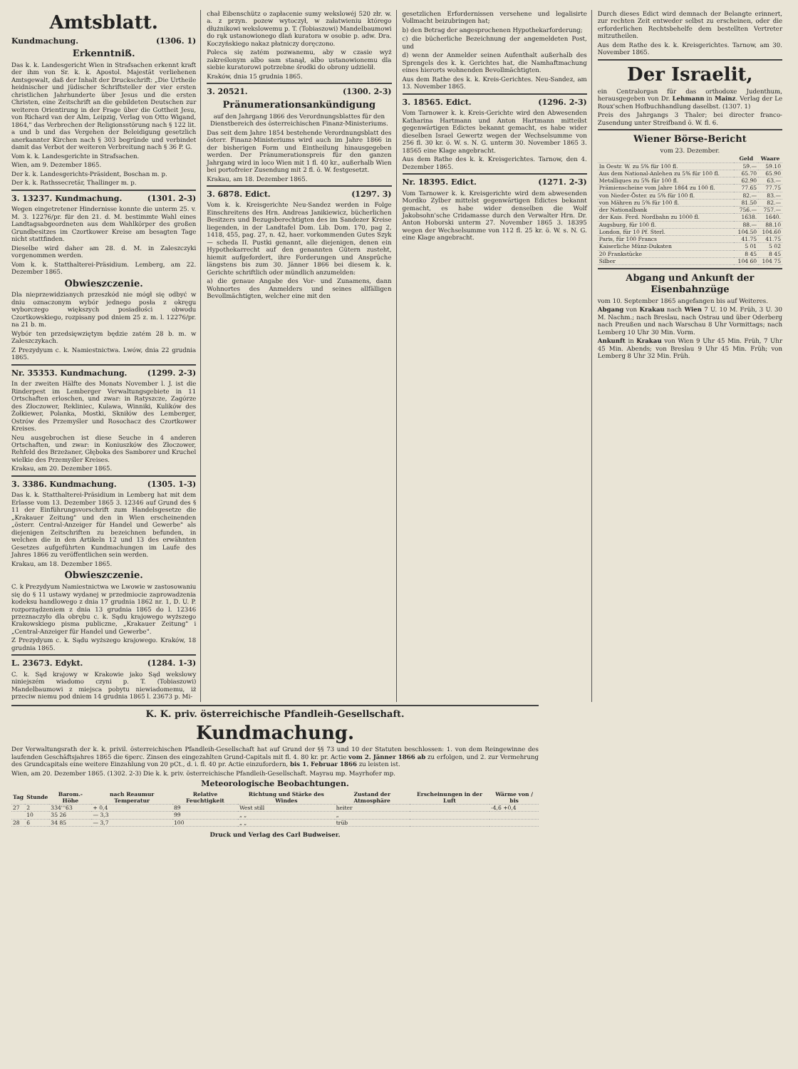Amtsblatt.
Kundmachung. (1306. 1)
Erkenntniß.
Das k. k. Landesgericht Wien in Strafsachen erkennt kraft der ihm von Sr. k. k. Apostol. Majestät verliehenen Amtsgewalt, daß der Inhalt der Druckschrift: „Die Urtheile heidnischer und jüdischer Schriftsteller der vier ersten christlichen Jahrhunderte über Jesus und die ersten Christen, eine Zeitschrift an die gebildeten Deutschen zur weiteren Orientirung in der Frage über die Gottheit Jesu, von Richard van der Alm, Leipzig, Verlag von Otto Wigand, 1864," das Verbrechen der Religionsstörung nach § 122 lit. a und b und das Vergehen der Beleidigung gesetzlich anerkannter Kirchen nach § 303 begründe und verbindet damit das Verbot der weiteren Verbreitung nach § 36 P. G.
Vom k. k. Landesgerichte in Strafsachen.
Wien, am 9. Dezember 1865.
Der k. k. Landesgerichts-Präsident, Boschan m. p.
Der k. k. Rathssecretär, Thallinger m. p.
3. 13237. Kundmachung. (1301. 2-3)
Wegen eingetretener Hindernisse konnte die unterm 25. v. M. 3. 12276/pr. für den 21. d. M. bestimmte Wahl eines Landtagsabgeordneten aus dem Wahlkörper des großen Grundbesitzes im Czortkower Kreise am besagten Tage nicht stattfinden.
Dieselbe wird daher am 28. d. M. in Zaleszczyki vorgenommen werden.
Vom k. k. Statthalterei-Präsidium. Lemberg, am 22. Dezember 1865.
Obwieszczenie.
Dla nieprzewidzianych przeszkód nie mógł się odbyć w dniu oznaczonym wybór jednego posła z okręgu wyborczego większych posiadłości obwodu Czortkowskiego, rozpisany pod dniem 25 z. m. l. 12276/pr. na 21 b. m.
Wybór ten przedsięwziętym będzie zatém 28 b. m. w Zaleszczykach.
Z Prezydyum c. k. Namiestnictwa. Lwów, dnia 22 grudnia 1865.
Nr. 35353. Kundmachung. (1299. 2-3)
In der zweiten Hälfte des Monats November l. J. ist die Rinderpest im Lemberger Verwaltungsgebiete in 11 Ortschaften erloschen, und zwar: in Ratyszcze, Zagórze des Złoczower, Rekliniec, Kulawa, Winniki, Kulików des Żołkiewer, Polanka, Mostki, Skniłów des Lemberger, Ostrów des Przemyśler und Rosochacz des Czortkower Kreises.
Neu ausgebrochen ist diese Seuche in 4 anderen Ortschaften, und zwar: in Koniuszków des Złoczower, Rehfeld des Brzeżaner, Głęboka des Samborer und Kruchel wielkie des Przemyśler Kreises.
Krakau, am 20. Dezember 1865.
3. 3386. Kundmachung. (1305. 1-3)
Das k. k. Statthalterei-Präsidium in Lemberg hat mit dem Erlasse vom 13. Dezember 1865 3. 12346 auf Grund des § 11 der Einführungsvorschrift zum Handelsgesetze die „Krakauer Zeitung" und den in Wien erscheinenden „österr. Central-Anzeiger für Handel und Gewerbe" als diejenigen Zeitschriften zu bezeichnen befunden, in welchen die in den Artikeln 12 und 13 des erwähnten Gesetzes aufgeführten Kundmachungen im Laufe des Jahres 1866 zu veröffentlichen sein werden.
Krakau, am 18. Dezember 1865.
Obwieszczenie.
C. k Prezydyum Namiestnictwa we Lwowie w zastosowaniu się do § 11 ustawy wydanej w przedmiocie zaprowadzenia kodeksu handlowego z dnia 17 grudnia 1862 nr. 1, D. U. P. rozporządzeniem z dnia 13 grudnia 1865 do l. 12346 przeznaczyło dla obrębu c. k. Sądu krajowego wyższego Krakowskiego pisma publiczne, „Krakauer Zeitung" i „Central-Anzeiger für Handel und Gewerbe".
Z Prezydyum c. k. Sądu wyższego krajowego. Kraków, 18 grudnia 1865.
L. 23673. Edykt. (1284. 1-3)
C. k. Sąd krajowy w Krakowie jako Sąd wekslowy niniejszém wiadomo czyni p. T. (Tobiaszowi) Mandelbaumowi z miejsca pobytu niewiadomemu, iż przeciw niemu pod dniem 14 grudnia 1865 l. 23673 p. Mi-
chał Eibenschütz o zapłacenie sumy wekslowéj 520 złr. w. a. z przyn. pozew wytoczył, w załatwieniu którego dłużnikowi wekslowemu p. T. (Tobiaszowi) Mandelbaumowi do rąk ustanowionego dlań kuratora w osobie p. adw. Dra. Koczyńskiego nakaz płatniczy doręczono.
Poleca się zatém pozwanemu, aby w czasie wyż zakreślonym albo sam stanął, albo ustanowionemu dla siebie kuratorowi potrzebne środki do obrony udzielił.
Kraków, dnia 15 grudnia 1865.
3. 20521. (1300. 2-3)
Pränumerationsankündigung
auf den Jahrgang 1866 des Verordnungsblattes für den Dienstbereich des österreichischen Finanz-Ministeriums.
Das seit dem Jahre 1854 bestehende Verordnungsblatt des österr. Finanz-Ministeriums wird auch im Jahre 1866 in der bisherigen Form und Eintheilung hinausgegeben werden. Der Pränumerationspreis für den ganzen Jahrgang wird in loco Wien mit 1 fl. 40 kr., außerhalb Wien bei portofreier Zusendung mit 2 fl. ö. W. festgesetzt.
Krakau, am 18. Dezember 1865.
3. 6878. Edict. (1297. 3)
Vom k. k. Kreisgerichte Neu-Sandez werden in Folge Einschreitens des Hrn. Andreas Janikiewicz, bücherlichen Besitzers und Bezugsberechtigten des im Sandezer Kreise liegenden, in der Landtafel Dom. Lib. Dom. 170, pag 2, 1418, 455, pag. 27, n. 42, haer. vorkommenden Gutes Szyk — scheda II. Pustki genannt, alle diejenigen, denen ein Hypothekarrecht auf den genannten Gütern zusteht, hiemit aufgefordert, ihre Forderungen und Ansprüche längstens bis zum 30. Jänner 1866 bei diesem k. k. Gerichte schriftlich oder mündlich anzumelden:
a) die genaue Angabe des Vor- und Zunamens, dann Wohnortes des Anmelders und seines allfälligen Bevollmächtigten, welcher eine mit den
gesetzlichen Erfordernissen versehene und legalisirte Vollmacht beizubringen hat;
b) den Betrag der angesprochenen Hypothekarforderung;
c) die bücherliche Bezeichnung der angemeldeten Post, und
d) wenn der Anmelder seinen Aufenthalt außerhalb des Sprengels des k. k. Gerichtes hat, die Namhaftmachung eines hierorts wohnenden Bevollmächtigten.
Aus dem Rathe des k. k. Kreis-Gerichtes. Neu-Sandez, am 13. November 1865.
3. 18565. Edict. (1296. 2-3)
Vom Tarnower k. k. Kreis-Gerichte wird den Abwesenden Katharina Hartmann und Anton Hartmann mitteilst gegenwärtigen Edictes bekannt gemacht, es habe wider dieselben Israel Gewertz wegen der Wechselsumme von 256 fl. 30 kr. ö. W. s. N. G. unterm 30. November 1865 3. 18565 eine Klage angebracht.
Aus dem Rathe des k. k. Kreisgerichtes. Tarnow, den 4. Dezember 1865.
Nr. 18395. Edict. (1271. 2-3)
Vom Tarnower k. k. Kreisgerichte wird dem abwesenden Mordko Zylber mittelst gegenwärtigen Edictes bekannt gemacht, es habe wider denselben die Wolf Jakobsohn'sche Cridamasse durch den Verwalter Hrn. Dr. Anton Hoborski unterm 27. November 1865 3. 18395 wegen der Wechselsumme von 112 fl. 25 kr. ö. W. s. N. G. eine Klage angebracht.
Durch dieses Edict wird demnach der Belangte erinnert, zur rechten Zeit entweder selbst zu erscheinen, oder die erforderlichen Rechtsbehelfe dem bestellten Vertreter mitzutheilen.
Aus dem Rathe des k. k. Kreisgerichtes. Tarnow, am 30. November 1865.
Der Israelit,
ein Centralorgan für das orthodoxe Judenthum, herausgegeben von Dr. Lehmann in Mainz. Verlag der Le Roux'schen Hofbuchhandlung daselbst. (1307. 1)
Preis des Jahrgangs 3 Thaler; bei directer franco-Zusendung unter Streifband ö. W. fl. 6.
Wiener Börse-Bericht
vom 23. Dezember.
| | Geld | Waare |
| --- | --- | --- |
| In Oestr. W. zu 5% für 100 fl. | 59.— | 59.10 |
| Aus dem National-Anlehen zu 5% für 100 fl. | 65.70 | 65.90 |
| Metalliques zu 5% für 100 fl. | 62.90 | 63.— |
| Prämienscheine vom Jahre 1864 zu 100 fl. | 77.65 | 77.75 |
| von Nieder-Öster. zu 5% für 100 fl. | 82.— | 83.— |
| von Mähren zu 5% für 100 fl. | 81.50 | 82.— |
| der Nationalbank | 756.— | 757.— |
| der Kais. Ferd. Nordbahn zu 1000 fl. | 1638. | 1640. |
| Augsburg, für 100 fl. | 88.— | 88.10 |
| London, für 10 Pf. Sterl. | 104.50 | 104.60 |
| Paris, für 100 Francs | 41.75 | 41.75 |
| Kaiserliche Münz-Dukaten | 5 01 | 5 02 |
| 20 Frankstücke | 8 45 | 8 45 |
| Silber | 104 60 | 104 75 |
Abgang und Ankunft der Eisenbahnzüge
vom 10. September 1865 angefangen bis auf Weiteres.
Abgang von Krakau nach Wien 7 U. 10 M. Früh, 3 U. 30 M. Nachm.; nach Breslau, nach Ostrau und über Oderberg nach Preußen und nach Warschau 8 Uhr Vormittags; nach Lemberg 10 Uhr 30 Min. Vorm.
Ankunft in Krakau von Wien 9 Uhr 45 Min. Früh, 7 Uhr 45 Min. Abends; von Breslau 9 Uhr 45 Min. Früh; von Lemberg 8 Uhr 32 Min. Früh.
K. K. priv. österreichische Pfandleih-Gesellschaft.
Kundmachung.
Der Verwaltungsrath der k. k. privil. österreichischen Pfandleih-Gesellschaft hat auf Grund der §§ 73 und 10 der Statuten beschlossen: 1. von dem Reingewinne des laufenden Geschäftsjahres 1865 die 6perc. Zinsen des eingezahlten Grund-Capitals mit fl. 4. 80 kr. pr. Actie vom 2. Jänner 1866 ab zu erfolgen, und 2. zur Vermehrung des Grundcapitals eine weitere Einzahlung von 20 pCt., d. i. fl. 40 pr. Actie einzufordern, bis 1. Februar 1866 zu leisten ist.
Wien, am 20. Dezember 1865. (1302. 2-3) Die k. k. priv. österreichische Pfandleih-Gesellschaft. Mayrau mp. Mayrhofer mp.
Meteorologische Beobachtungen.
| Tag | Stunde | Barom.-Höhe | nach Reaumur Temperatur | Relative Feuchtigkeit | Richtung und Stärke des Windes | Zustand der Atmosphäre | Erscheinungen in der Luft | Wärme von / bis |
| --- | --- | --- | --- | --- | --- | --- | --- | --- |
| 27 | 2 | 334'''63 | + 0,4 | 89 | West still | heiter | | -4,6 +0,4 |
| | 10 | 35 26 | — 3,3 | 99 | „ „ | „ | | |
| 28 | 6 | 34 85 | — 3,7 | 100 | „ „ | trüb | | |
Druck und Verlag des Carl Budweiser.